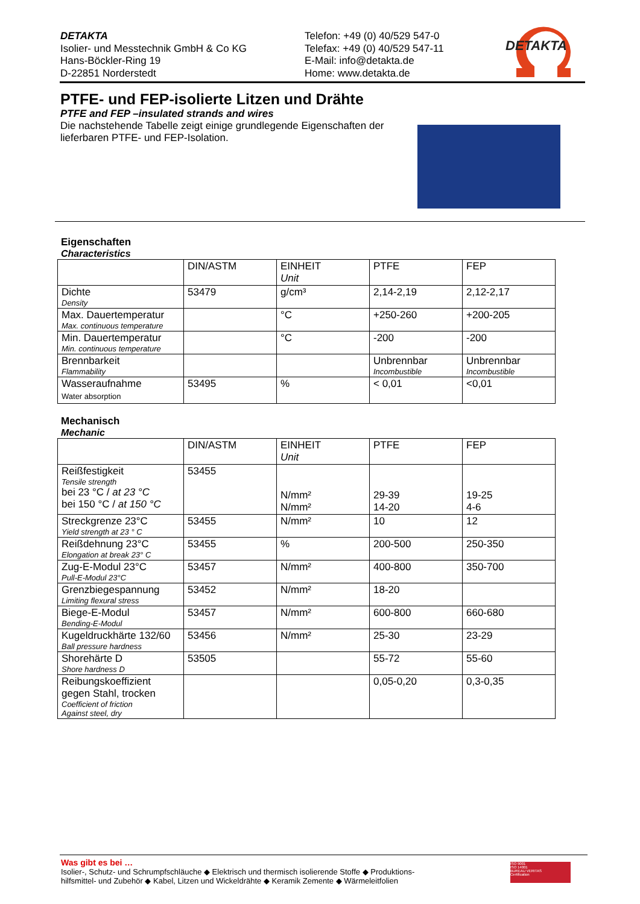DETAKTA
Isolier- und Messtechnik GmbH & Co KG
Hans-Böckler-Ring 19
D-22851 Norderstedt
Telefon: +49 (0) 40/529 547-0
Telefax: +49 (0) 40/529 547-11
E-Mail: info@detakta.de
Home: www.detakta.de
DETAKTA
PTFE- und FEP-isolierte Litzen und Drähte
PTFE and FEP –insulated strands and wires
Die nachstehende Tabelle zeigt einige grundlegende Eigenschaften der lieferbaren PTFE- und FEP-Isolation.
Eigenschaften
Characteristics
| | DIN/ASTM | EINHEIT Unit | PTFE | FEP |
| Dichte Density | 53479 | g/cm³ | 2,14-2,19 | 2,12-2,17 |
| Max. Dauertemperatur Max. continuous temperature | | °C | +250-260 | +200-205 |
| Min. Dauertemperatur Min. continuous temperature | | °C | -200 | -200 |
| Brennbarkeit Flammability | | | Unbrennbar Incombustible | Unbrennbar Incombustible |
| Wasseraufnahme Water absorption | 53495 | % | < 0,01 | <0,01 |
Mechanisch
Mechanic
| | DIN/ASTM | EINHEIT Unit | PTFE | FEP |
| Reißfestigkeit Tensile strength bei 23 °C / at 23 °C bei 150 °C / at 150 °C | 53455 | N/mm² N/mm² | 29-39 14-20 | 19-25 4-6 |
| Streckgrenze 23°C Yield strength at 23 ° C | 53455 | N/mm² | 10 | 12 |
| Reißdehnung 23°C Elongation at break 23° C | 53455 | % | 200-500 | 250-350 |
| Zug-E-Modul 23°C Pull-E-Modul 23°C | 53457 | N/mm² | 400-800 | 350-700 |
| Grenzbiegespannung Limiting flexural stress | 53452 | N/mm² | 18-20 | |
| Biege-E-Modul Bending-E-Modul | 53457 | N/mm² | 600-800 | 660-680 |
| Kugeldruckhärte 132/60 Ball pressure hardness | 53456 | N/mm² | 25-30 | 23-29 |
| Shorehärte D Shore hardness D | 53505 | | 55-72 | 55-60 |
| Reibungskoeffizient gegen Stahl, trocken Coefficient of friction Against steel, dry | | | 0,05-0,20 | 0,3-0,35 |
Was gibt es bei …
Isolier-, Schutz- und Schrumpfschläuche ◆ Elektrisch und thermisch isolierende Stoffe ◆ Produktions-
hilfsmittel- und Zubehör ◆ Kabel, Litzen und Wickeldrähte ◆ Keramik Zemente ◆ Wärmeleitfolien
ISO 9001
ISO 14001
BUREAU VERITAS
Certification